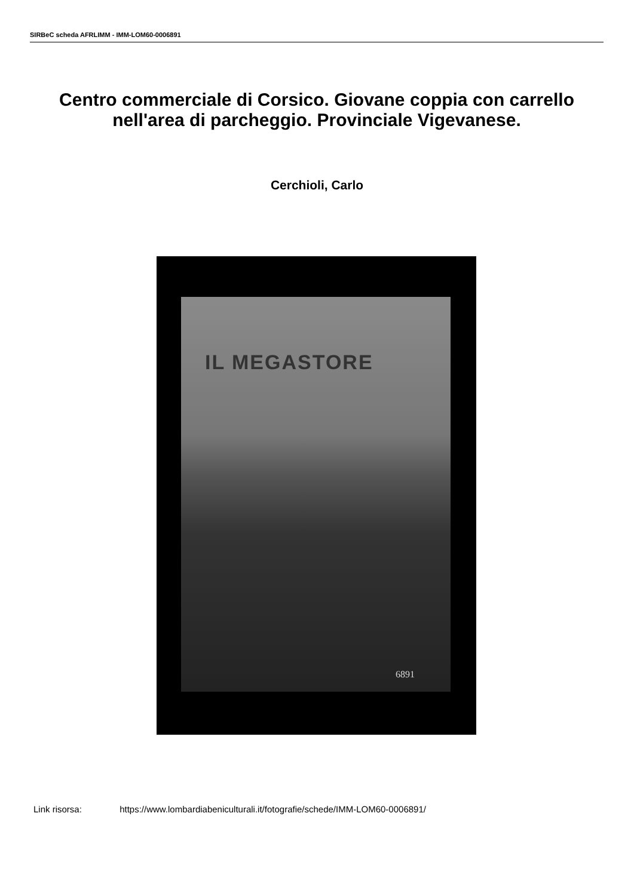SIRBeC scheda AFRLIMM - IMM-LOM60-0006891
Centro commerciale di Corsico. Giovane coppia con carrello nell'area di parcheggio. Provinciale Vigevanese.
Cerchioli, Carlo
IL MEGASTORE
6891
Link risorsa: https://www.lombardiabeniculturali.it/fotografie/schede/IMM-LOM60-0006891/